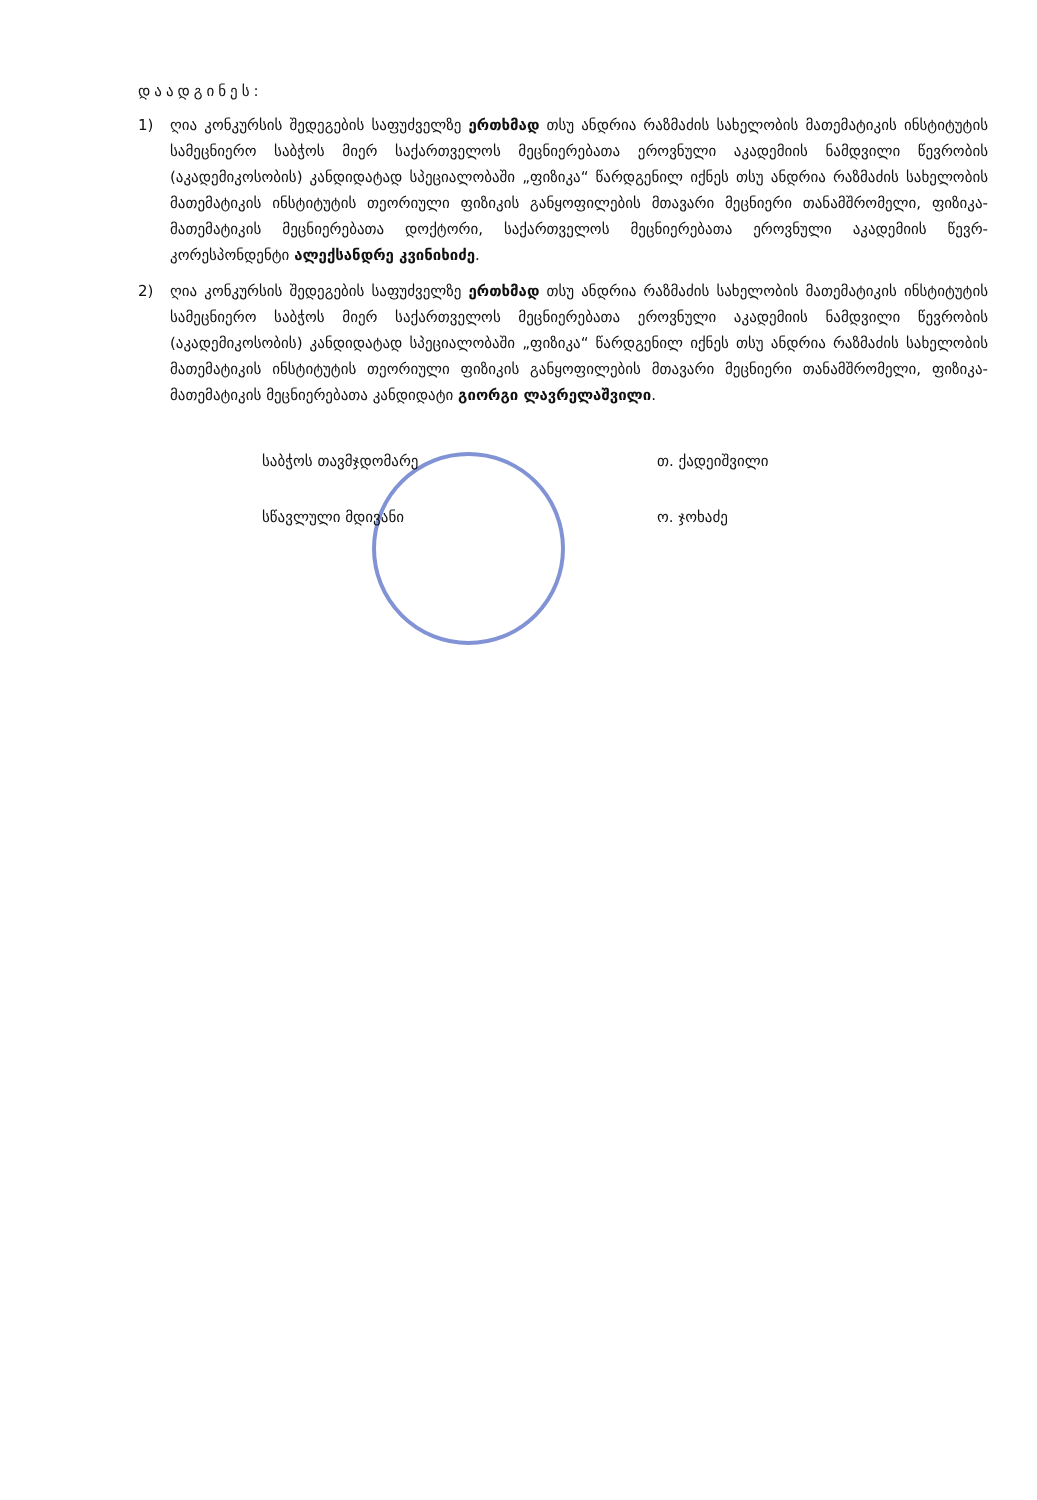დაადგინეს:
1) ღია კონკურსის შედეგების საფუძველზე ერთხმად თსუ ანდრია რაზმაძის სახელობის მათემატიკის ინსტიტუტის სამეცნიერო საბჭოს მიერ საქართველოს მეცნიერებათა ეროვნული აკადემიის ნამდვილი წევრობის (აკადემიკოსობის) კანდიდატად სპეციალობაში „ფიზიკა“ წარდგენილ იქნეს თსუ ანდრია რაზმაძის სახელობის მათემატიკის ინსტიტუტის თეორიული ფიზიკის განყოფილების მთავარი მეცნიერი თანამშრომელი, ფიზიკა-მათემატიკის მეცნიერებათა დოქტორი, საქართველოს მეცნიერებათა ეროვნული აკადემიის წევრ-კორესპონდენტი ალექსანდრე კვინიხიძე.
2) ღია კონკურსის შედეგების საფუძველზე ერთხმად თსუ ანდრია რაზმაძის სახელობის მათემატიკის ინსტიტუტის სამეცნიერო საბჭოს მიერ საქართველოს მეცნიერებათა ეროვნული აკადემიის ნამდვილი წევრობის (აკადემიკოსობის) კანდიდატად სპეციალობაში „ფიზიკა“ წარდგენილ იქნეს თსუ ანდრია რაზმაძის სახელობის მათემატიკის ინსტიტუტის თეორიული ფიზიკის განყოფილების მთავარი მეცნიერი თანამშრომელი, ფიზიკა-მათემატიკის მეცნიერებათა კანდიდატი გიორგი ლავრელაშვილი.
საბჭოს თავმჯდომარე თ. ქადეიშვილი
სწავლული მდივანი ო. ჯოხაძე